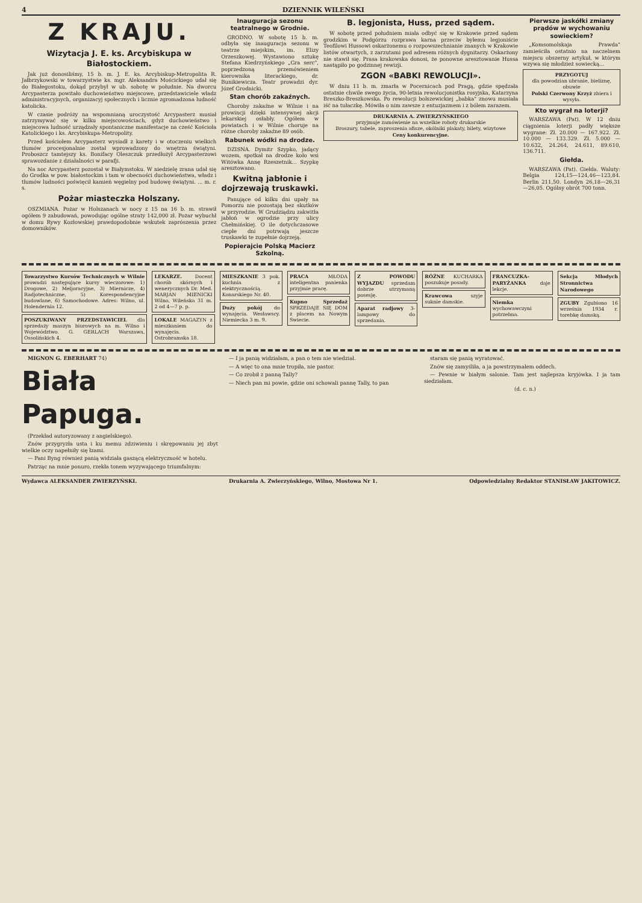4 DZIENNIK WILEŃSKI
Z KRAJU.
Wizytacja J. E. ks. Arcybiskupa w Białostockiem.
Jak już donosiliśmy, 15 b. m. J. E. ks. Arcybiskup-Metropolita R. Jałbrzykowski w towarzystwie ks. mgr. Aleksandra Mościckiego udał się do Białegostoku, dokąd przybył w ub. sobotę w południe. Na dworcu Arcypasterza powitało duchowieństwo miejscowe, przedstawiciele władz administracyjnych, organizacyj społecznych i licznie zgromadzona ludność katolicka.
W czasie podróży na wspomnianą uroczystość Arcypasterz musiał zatrzymywać się w kilku miejscowościach, gdyż duchowieństwo i miejscowa ludność urządzały spontaniczne manifestacje na cześć Kościoła Katolickiego i ks. Arcybiskupa-Metropolity.
Przed kościołem Arcypasterz wysiadł z karety i w otoczeniu wielkich tłumów procesjonalnie został wprowadzony do wnętrza świątyni. Proboszcz tamtejszy ks. Bonifacy Oleszczuk przedłożył Arcypasterzowi sprawozdanie z działalności w parafji.
Na noc Arcypasterz pozostał w Białymstoku. W niedzielę zrana udał się do Grodka w pow. białostockim i tam w obecności duchowieństwa, władz i tłumów ludności poświęcił kamień węgielny pod budowę świątyni. ... m. r. s.
Pożar miasteczka Holszany.
OSZMIANA. Pożar w Holszanach w nocy z 15 na 16 b. m. strawił ogółem 9 zabudowań, powodując ogólne straty 142,000 zł. Pożar wybuchł w domu Rywy Kozłowskiej prawdopodobnie wskutek zaprószenia przez domowników.
Inauguracja sezonu teatralnego w Grodnie.
GRODNO. W sobotę 15 b. m. odbyła się inauguracja sezonu w teatrze miejskim, im. Elizy Orzeszkowej. Wystawiono sztukę Stefana Kiedrzyńskiego „Gra serc", poprzedzoną przemówieniem kierownika literackiego, dr. Bunikiewicza. Teatr prowadzi dyr. Józef Grodnicki.
Stan chorób zakaźnych.
Choroby zakaźne w Wilnie i na prowincji dzięki intensywnej akcji lekarskiej osłabły. Ogółem w powiatach i w Wilnie choruje na różne choroby zakaźne 89 osób.
Rabunek wódki na drodze.
DZISNA. Dymitr Szypko, jadący wozem, spotkał na drodze koło wsi Witówka Annę Rzeszetnik... Szypkę aresztowano.
Kwitną jabłonie i dojrzewają truskawki.
Panujące od kilku dni upały na Pomorzu nie pozostają bez skutków w przyrodzie. W Grudziądzu zakwitła jabłoń w ogrodzie przy ulicy Chełmińskiej. O ile dotychczasowe ciepłe dni potrwają jeszcze truskawki te zupełnie dojrzeją.
Popierajcie Polską Macierz Szkolną.
B. legjonista, Huss, przed sądem.
W sobotę przed południem miała odbyć się w Krakowie przed sądem grodzkim w Podgórzu rozprawa karna przeciw byłemu legjoniście Teofilowi Hussowi oskarżonemu o rozpowszechnianie znanych w Krakowie listów otwartych, z zarzutami pod adresem różnych dygnitarzy. Oskarżony nie stawił się. Prasa krakowska donosi, że ponowne aresztowanie Hussa nastąpiło po godzinnej rewizji.
ZGON «BABKI REWOLUCJI».
W dniu 11 b. m. zmarła w Pocernicach pod Pragą, gdzie spędzała ostatnie chwile swego życia, 90-letnia rewolucjonistka rosyjska, Katarzyna Breszko-Breszkowska. Po rewolucji bolszewickiej „babka" znowu musiała iść na tułaczkę. Mówiła o nim zawsze z entuzjazmem i z bólem zarazem.
DRUKARNIA A. ZWIERZYŃSKIEGO
przyjmuje zamówienie na wszelkie roboty drukarskie
Broszury, tabele, zaproszenia afisze, okólniki plakaty, bilety, wizytowe
Ceny konkurencyjne.
Pierwsze jaskółki zmiany prądów w wychowaniu sowieckiem?
„Komsomolskaja Prawda" zamieściła ostatnio na naczelnem miejscu obszerny artykuł, w którym wzywa się młodzież sowiecką...
PRZYGOTUJ
dla powodzian ubranie, bieliznę, obuwie
Polski Czerwony Krzyż zbiera i wysyła.
Kto wygrał na loterji?
WARSZAWA (Pat). W 12 dniu ciągnienia loterji padły większe wygrane: Zł. 20.000 — 167.922. Zł. 10.000 — 133.329. Zł. 5.000 — 10.632, 24.264, 24.611, 89.610, 136.711.
Giełda.
WARSZAWA (Pat). Giełda. Waluty: Belgia 124,15—124,46—123,84. Berlin 211,50. Londyn 26,18—26,31—26,05. Ogólny obrót 700 tonn.
Towarzystwo Kursów Technicznych w Wilnie prowadzi następujące kursy wieczorowe: 1) Drogowe, 2) Meljoracyjne, 3) Miernicze, 4) Radjotechniczne, 5) Korespondencyjne budowlane, 6) Samochodowe. Adres: Wilno, ul. Holendernia 12.
POSZUKIWANY PRZEDSTAWICIEL dla sprzedaży maszyn biurowych na m. Wilno i Województwo. G. GERLACH Warszawa, Ossolińskich 4.
LEKARZE. Docent chorób skórnych i wenerycznych Dr. Med. MARJAN MIENICKI Wilno, Wileńska 31 m. 2 od 4—7 p. p.
LOKALE MAGAZYN z mieszkaniem do wynajęcia. Ostrobramska 18.
MIESZKANIE 3 pok. kuchnia z elektrycznością. Konarskiego Nr. 40.
Duży pokój do wynajęcia. Wesławscy. Niemiecka 3 m. 9.
PRACA MŁODA inteligentna panienka przyjmie pracę.
Kupno Sprzedaż SPRZEDAJE SIĘ DOM z placem na Nowym Swiecie.
Z POWODU WYJAZDU sprzedam dobrze utrzymaną posesję.
Aparat radjowy 3-lampowy do sprzedania.
RÓŻNE KUCHARKA poszukuje posady.
Krawcowa szyje suknie damskie.
FRANCUZKA-PARYŻANKA daje lekcje.
Niemka wychowawczyni potrzebna.
Sekcja Młodych Stronnictwa Narodowego
ZGUBY Zgubiono 16 września 1934 r. torebkę damską.
MIGNON G. EBERHART 74)
Biała Papuga.
(Przekład autoryzowany z angielskiego).
Znów przygryzła usta i ku memu zdziwieniu i skrępowaniu jej zbyt wielkie oczy napełniły się łzami.
— Pani Byng również panią widziała gaszącą elektryczność w hotelu.
Patrząc na mnie ponuro, rzekła tonem wyzywającego triumfalnym:
— I ja panią widziałam, a pan o tem nie wiedział.
— A więc to ona mnie tropiła, nie pastor.
— Co zrobił z panną Tally?
— Niech pan mi powie, gdzie oni schowali pannę Tally, to pan
staram się panią wyratować.
Znów się zamyśliła, a ja powstrzymałem oddech.
— Pewnie w białym salonie. Tam jest najlepsza kryjówka. I ja tam siedziałam.
(d. c. n.)
Wydawca ALEKSANDER ZWIERZYŃSKI. Drukarnia A. Zwierzyńskiego, Wilno, Mostowa Nr 1. Odpowiedzialny Redaktor STANISŁAW JAKITOWICZ.